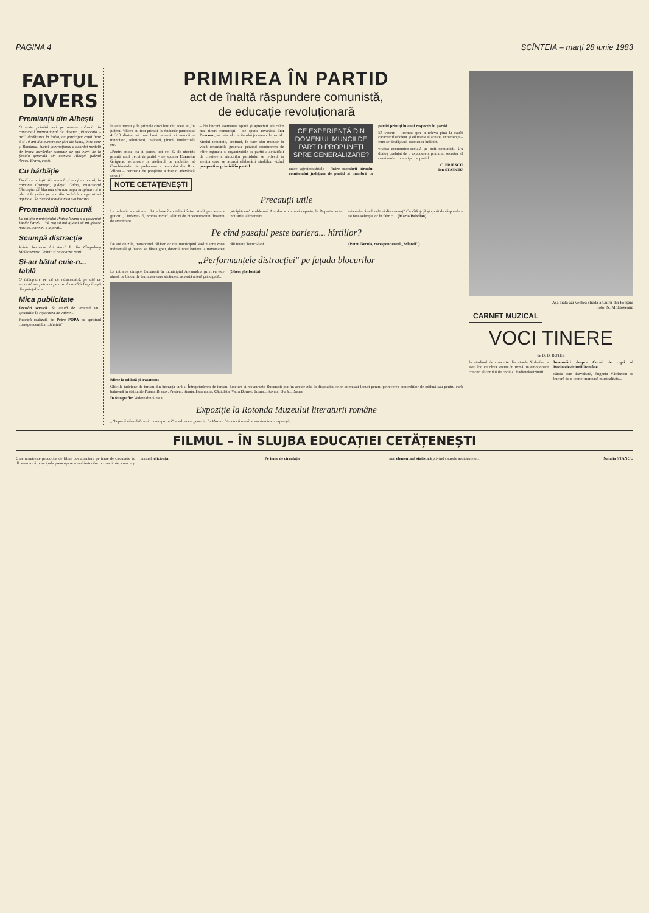PAGINA 4 SCÎNTEIA – marți 28 iunie 1983
FAPTUL
DIVERS
Premianții din Albești
O veste primită ieri pe adresa rubricii: la concursul internațional de desene „Pinocchio – azi", desfășurat în Italia, au participat copii între 6 și 10 ani din numeroase țări ale lumii, între care și România. Juriul internațional a acordat medalii de bronz lucrărilor semnate de opt elevi de la Școala generală din comuna Albești, județul Argeș. Bravo, copii!
Cu bărbăție
După ce a ieșit din schimb și a ajuns acasă, în comuna Cosmești, județul Galați, muncitorul Gheorghe Bîrlădeanu și-a luat sapa la spinare și a plecat la prășit pe una din tarlalele cooperativei agricole. Se zice că toată lumea s-a bucurat...
Promenadă nocturnă
La miliția municipiului Piatra Neamț s-a prezentat Vasile Pavel: – Vă rog să mă ajutați să-mi găsesc mașina, care mi s-a furat...
Scumpă distracție
Voinic berbecul lui Aurel P. din Cîmpulung Moldovenesc. Voinic și cu coarne mari...
Și-au bătut cuie-n... tablă
O întîmplare pe cît de năstrușnică, pe atît de vedorită s-a petrecut pe raza localității Bogdănești din județul Iași...
Mica publicitate
Prestări servicii. Se caută de urgență un... specialist în repararea de vaiete...
Rubrică realizată de Petre POPA cu sprijinul corespondenților „Scînteii"
PRIMIREA ÎN PARTID
act de înaltă răspundere comunistă,
de educație revoluționară
În anul trecut și în primele cinci luni din acest an, în județul Vîlcea au fost primiți în rîndurile partidului 4 318 dintre cei mai buni oameni ai muncii – muncitori, tehnicieni, ingineri, țărani, intelectuali etc.
„Pentru mine, ca și pentru toți cei 82 de uteciști primiți anul trecut în partid – ne spunea Cornelia Grigore, șefuitoare la atelierul de mobilier al Combinatului de prelucrare a lemnului din Rm. Vîlcea – perioada de pregătire a fost o adevărată școală."
– Ne bucură asemenea opinii și aprecieri ale celor mai tineri comuniști – ne spune tovarășul Ion Deaconu, secretar al comitetului județean de partid.
Modul temeinic, profund, în care sînt traduse în viață orientările generale privind conducerea de către organele și organizațiile de partid a activității de creștere a rîndurilor partidului se reflectă în atenția care se acordă elaborării studiilor vizînd perspectiva primirii în partid.
CE EXPERIENȚĂ DIN DOMENIUL MUNCII DE PARTID PROPUNEȚI SPRE GENERALIZARE?
unice agroindustriale – între membrii biroului comitetului județean de partid și membrii de partid primiți în anul respectiv în partid.
Să vedem – tocmai spre a releva pînă la capăt caracterul eficient și educativ al acestei experiențe – cum se desfășoară asemenea întîlniri.
vitatea economico-socială pe noii comuniști. Un dialog prefațat de o expunere a primului secretar al comitetului municipal de partid...
C. PRIESCU
Ion STANCIU
NOTE CETĂȚENEȘTI
Precauții utile
La redacție a sosit un colet – bere îmbuteliată într-o sticlă pe care era gravat: „Lindavet-15, produs toxic", alături de binecunoscutul însemn de avertizare...
„atrăgătoare" emblema? Am dus sticla mai departe, la Departamentul industriei alimentare...
triate de către lucrători din comerț? Cu cîtă grijă și spirit de răspundere se face selecția lor în fabrici... (Maria Baboian).
Pe cînd pasajul peste bariera... hîrtiilor?
De ani de zile, transportul călătorilor din municipiul Vaslui spre zona industrială și înapoi se făcea greu, datorită unei bariere la traversarea căii ferate Tecuci-Iași...
(Petru Necula, corespondentul „Scînteii").
„Performanțele distracției" pe fațada blocurilor
La intrarea dinspre București în municipiul Alexandria privirea este atrasă de blocurile frumoase care străjuiesc această arteră principală...
(Gheorghe Ioniță).
Bilete la odihnă și tratament
Oficiile județene de turism din întreaga țară și Întreprinderea de turism, hoteluri și restaurante București pun în aceste zile la dispoziția celor interesați locuri pentru petrecerea concediilor de odihnă sau pentru cură balneară în stațiunile Poiana Brașov, Predeal, Sinaia, Herculane, Căciulata, Vatra Dornei, Tușnad, Sovata, Durău, Basna.
În fotografie: Vedere din Sinaia
Expoziție la Rotonda Muzeului literaturii române
„O epocă văzută de trei contemporani" – sub acest generic, la Muzeul literaturii române s-a deschis o expoziție...
Așa arată azi vechea stradă a Unirii din Focșani
Foto: N. Moldoveanu
CARNET MUZICAL
VOCI TINERE
de D. D. BOTEZ
În studioul de concerte din strada Nuferilor a avut loc cu cîtva vreme în urmă un emoționant concert al corului de copii al Radioteleviziunii...
Însemnări despre Corul de copii al Radioteleviziunii Române
căreia este dezvoltată, Eugenia Văcărescu se bucură de o foarte frumoasă muzicalitate...
FILMUL – ÎN SLUJBA EDUCAȚIEI CETĂȚENEȘTI
Cine urmărește producția de filme documentare pe teme de circulație își dă seama că principala preocupare a realizatorilor o constituie, cum e și normal, eficiența.
Pe teme de circulație
mai elementară statistică privind cauzele accidentelor...
Natalia STANCU